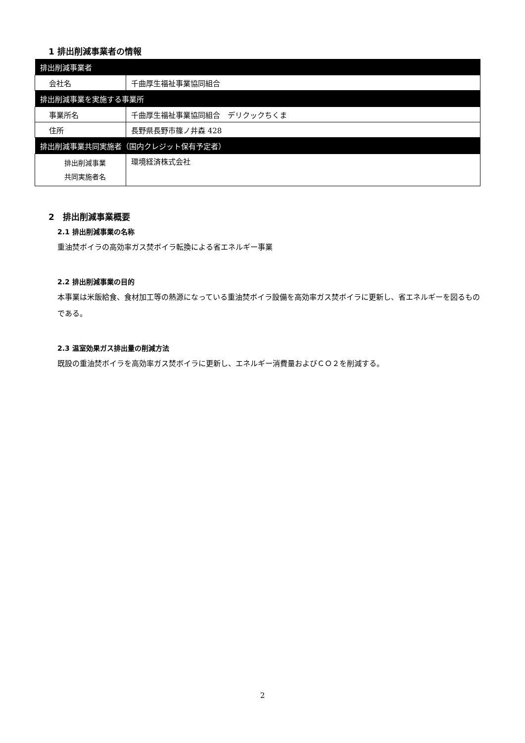1 排出削減事業者の情報
| 排出削減事業者 | |
| --- | --- |
| 会社名 | 千曲厚生福祉事業協同組合 |
| 排出削減事業を実施する事業所 | |
| 事業所名 | 千曲厚生福祉事業協同組合 デリクックちくま |
| 住所 | 長野県長野市篠ノ井森 428 |
| 排出削減事業共同実施者（国内クレジット保有予定者） | |
| 排出削減事業 共同実施者名 | 環境経済株式会社 |
2　排出削減事業概要
2.1 排出削減事業の名称
重油焚ボイラの高効率ガス焚ボイラ転換による省エネルギー事業
2.2 排出削減事業の目的
本事業は米飯給食、食材加工等の熱源になっている重油焚ボイラ設備を高効率ガス焚ボイラに更新し、省エネルギーを図るものである。
2.3 温室効果ガス排出量の削減方法
既設の重油焚ボイラを高効率ガス焚ボイラに更新し、エネルギー消費量およびＣＯ２を削減する。
2